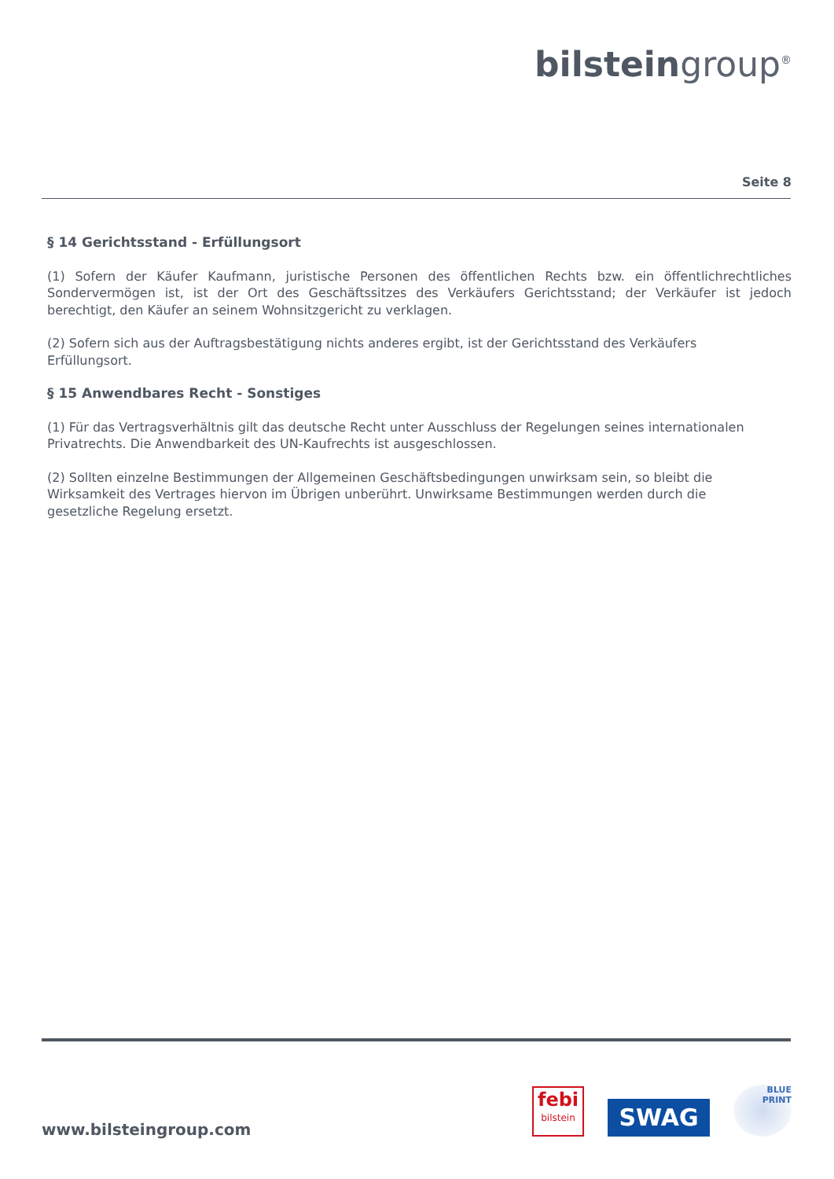bilstein group<sup>®</sup>
Seite 8
§ 14 Gerichtsstand - Erfüllungsort
(1) Sofern der Käufer Kaufmann, juristische Personen des öffentlichen Rechts bzw. ein öffentlichrechtliches Sondervermögen ist, ist der Ort des Geschäftssitzes des Verkäufers Gerichtsstand; der Verkäufer ist jedoch berechtigt, den Käufer an seinem Wohnsitzgericht zu verklagen.
(2) Sofern sich aus der Auftragsbestätigung nichts anderes ergibt, ist der Gerichtsstand des Verkäufers
Erfüllungsort.
§ 15 Anwendbares Recht - Sonstiges
(1) Für das Vertragsverhältnis gilt das deutsche Recht unter Ausschluss der Regelungen seines internationalen Privatrechts. Die Anwendbarkeit des UN-Kaufrechts ist ausgeschlossen.
(2) Sollten einzelne Bestimmungen der Allgemeinen Geschäftsbedingungen unwirksam sein, so bleibt die
Wirksamkeit des Vertrages hiervon im Übrigen unberührt. Unwirksame Bestimmungen werden durch die
gesetzliche Regelung ersetzt.
www.bilsteingroup.com
febi
bilstein
SWAG
BLUE
PRINT